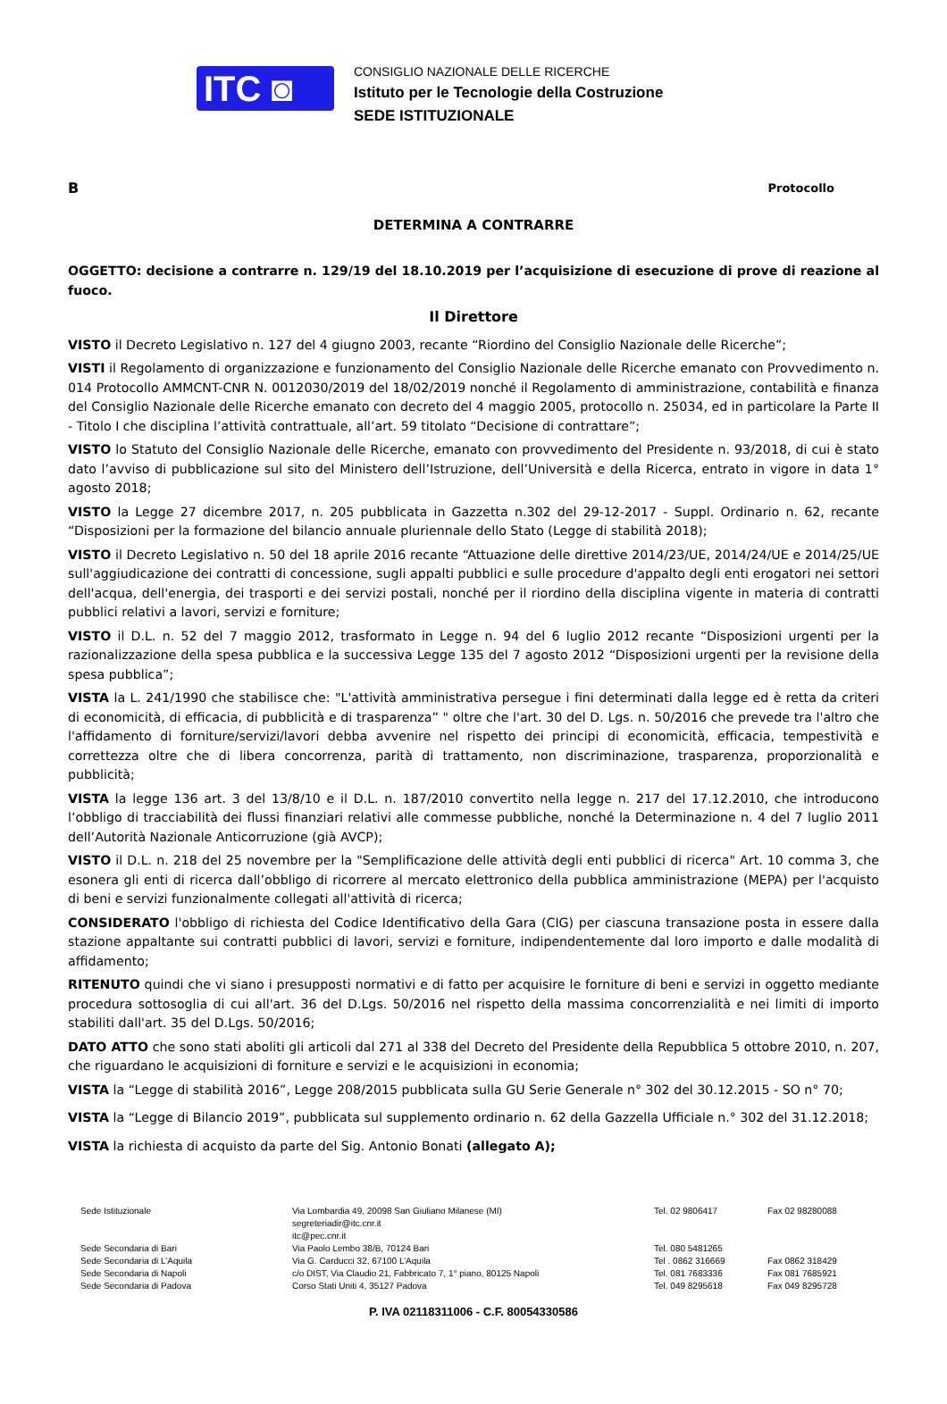ITC ◙
CONSIGLIO NAZIONALE DELLE RICERCHE
Istituto per le Tecnologie della Costruzione
SEDE ISTITUZIONALE
B Protocollo
DETERMINA A CONTRARRE
OGGETTO: decisione a contrarre n. 129/19 del 18.10.2019 per l’acquisizione di esecuzione di prove di reazione al fuoco.
Il Direttore
VISTO il Decreto Legislativo n. 127 del 4 giugno 2003, recante “Riordino del Consiglio Nazionale delle Ricerche”;
VISTI il Regolamento di organizzazione e funzionamento del Consiglio Nazionale delle Ricerche emanato con Provvedimento n. 014 Protocollo AMMCNT-CNR N. 0012030/2019 del 18/02/2019 nonché il Regolamento di amministrazione, contabilità e finanza del Consiglio Nazionale delle Ricerche emanato con decreto del 4 maggio 2005, protocollo n. 25034, ed in particolare la Parte II - Titolo I che disciplina l’attività contrattuale, all’art. 59 titolato “Decisione di contrattare”;
VISTO lo Statuto del Consiglio Nazionale delle Ricerche, emanato con provvedimento del Presidente n. 93/2018, di cui è stato dato l’avviso di pubblicazione sul sito del Ministero dell’Istruzione, dell’Università e della Ricerca, entrato in vigore in data 1° agosto 2018;
VISTO la Legge 27 dicembre 2017, n. 205 pubblicata in Gazzetta n.302 del 29-12-2017 - Suppl. Ordinario n. 62, recante “Disposizioni per la formazione del bilancio annuale pluriennale dello Stato (Legge di stabilità 2018);
VISTO il Decreto Legislativo n. 50 del 18 aprile 2016 recante “Attuazione delle direttive 2014/23/UE, 2014/24/UE e 2014/25/UE sull'aggiudicazione dei contratti di concessione, sugli appalti pubblici e sulle procedure d'appalto degli enti erogatori nei settori dell'acqua, dell'energia, dei trasporti e dei servizi postali, nonché per il riordino della disciplina vigente in materia di contratti pubblici relativi a lavori, servizi e forniture;
VISTO il D.L. n. 52 del 7 maggio 2012, trasformato in Legge n. 94 del 6 luglio 2012 recante “Disposizioni urgenti per la razionalizzazione della spesa pubblica e la successiva Legge 135 del 7 agosto 2012 “Disposizioni urgenti per la revisione della spesa pubblica”;
VISTA la L. 241/1990 che stabilisce che: "L'attività amministrativa persegue i fini determinati dalla legge ed è retta da criteri di economicità, di efficacia, di pubblicità e di trasparenza” " oltre che l'art. 30 del D. Lgs. n. 50/2016 che prevede tra l'altro che l'affidamento di forniture/servizi/lavori debba avvenire nel rispetto dei principi di economicità, efficacia, tempestività e correttezza oltre che di libera concorrenza, parità di trattamento, non discriminazione, trasparenza, proporzionalità e pubblicità;
VISTA la legge 136 art. 3 del 13/8/10 e il D.L. n. 187/2010 convertito nella legge n. 217 del 17.12.2010, che introducono l’obbligo di tracciabilità dei flussi finanziari relativi alle commesse pubbliche, nonché la Determinazione n. 4 del 7 luglio 2011 dell’Autorità Nazionale Anticorruzione (già AVCP);
VISTO il D.L. n. 218 del 25 novembre per la "Semplificazione delle attività degli enti pubblici di ricerca" Art. 10 comma 3, che esonera gli enti di ricerca dall’obbligo di ricorrere al mercato elettronico della pubblica amministrazione (MEPA) per l'acquisto di beni e servizi funzionalmente collegati all'attività di ricerca;
CONSIDERATO l'obbligo di richiesta del Codice Identificativo della Gara (CIG) per ciascuna transazione posta in essere dalla stazione appaltante sui contratti pubblici di lavori, servizi e forniture, indipendentemente dal loro importo e dalle modalità di affidamento;
RITENUTO quindi che vi siano i presupposti normativi e di fatto per acquisire le forniture di beni e servizi in oggetto mediante procedura sottosoglia di cui all'art. 36 del D.Lgs. 50/2016 nel rispetto della massima concorrenzialità e nei limiti di importo stabiliti dall'art. 35 del D.Lgs. 50/2016;
DATO ATTO che sono stati aboliti gli articoli dal 271 al 338 del Decreto del Presidente della Repubblica 5 ottobre 2010, n. 207, che riguardano le acquisizioni di forniture e servizi e le acquisizioni in economia;
VISTA la “Legge di stabilità 2016”, Legge 208/2015 pubblicata sulla GU Serie Generale n° 302 del 30.12.2015 - SO n° 70;
VISTA la “Legge di Bilancio 2019”, pubblicata sul supplemento ordinario n. 62 della Gazzella Ufficiale n.° 302 del 31.12.2018;
VISTA la richiesta di acquisto da parte del Sig. Antonio Bonati (allegato A);
| Sede Istituzionale | Via Lombardia 49, 20098 San Giuliano Milanese (MI) segreteriadir@itc.cnr.it itc@pec.cnr.it | Tel. 02 9806417 | Fax 02 98280088 |
| Sede Secondaria di Bari | Via Paolo Lembo 38/B, 70124 Bari | Tel. 080 5481265 | |
| Sede Secondaria di L’Aquila | Via G. Carducci 32, 67100 L’Aquila | Tel . 0862 316669 | Fax 0862 318429 |
| Sede Secondaria di Napoli | c/o DIST, Via Claudio 21, Fabbricato 7, 1° piano, 80125 Napoli | Tel. 081 7683336 | Fax 081 7685921 |
| Sede Secondaria di Padova | Corso Stati Uniti 4, 35127 Padova | Tel. 049 8295618 | Fax 049 8295728 |
P. IVA 02118311006 - C.F. 80054330586